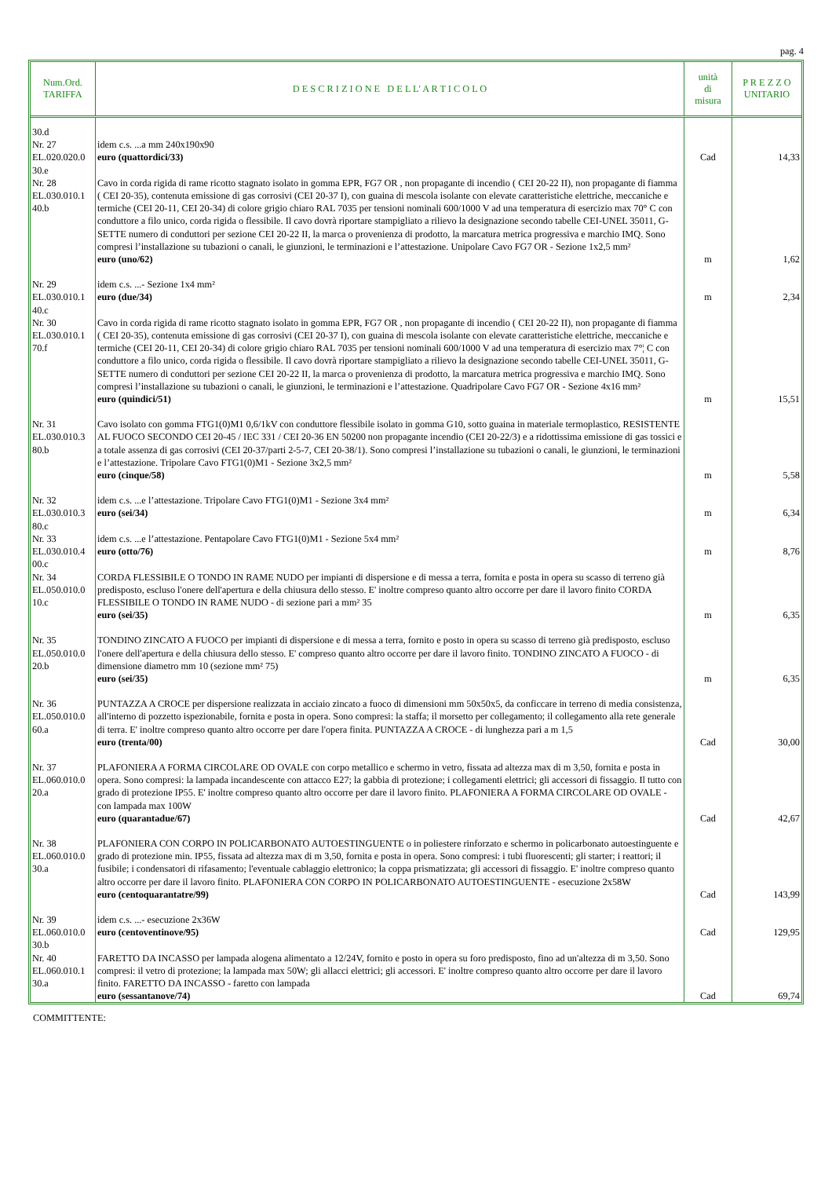pag. 4
| Num.Ord. TARIFFA | D E S C R I Z I O N E D E L L' A R T I C O L O | unità di misura | P R E Z Z O UNITARIO |
| --- | --- | --- | --- |
| 30.d Nr. 27 EL.020.020.0 30.e | idem c.s. ...a mm 240x190x90 euro (quattordici/33) | Cad | 14,33 |
| Nr. 28 EL.030.010.1 40.b | Cavo in corda rigida di rame ricotto stagnato isolato in gomma EPR, FG7 OR , non propagante di incendio ( CEI 20-22 II), non propagante di fiamma ( CEI 20-35), contenuta emissione di gas corrosivi (CEI 20-37 I), con guaina di mescola isolante con elevate caratteristiche elettriche, meccaniche e termiche (CEI 20-11, CEI 20-34) di colore grigio chiaro RAL 7035 per tensioni nominali 600/1000 V ad una temperatura di esercizio max 70° C con conduttore a filo unico, corda rigida o flessibile. Il cavo dovrà riportare stampigliato a rilievo la designazione secondo tabelle CEI-UNEL 35011, G-SETTE numero di conduttori per sezione CEI 20-22 II, la marca o provenienza di prodotto, la marcatura metrica progressiva e marchio IMQ. Sono compresi l’installazione su tubazioni o canali, le giunzioni, le terminazioni e l’attestazione. Unipolare Cavo FG7 OR - Sezione 1x2,5 mm² euro (uno/62) | m | 1,62 |
| Nr. 29 EL.030.010.1 40.c | idem c.s. ...- Sezione 1x4 mm² euro (due/34) | m | 2,34 |
| Nr. 30 EL.030.010.1 70.f | Cavo in corda rigida di rame ricotto stagnato isolato in gomma EPR, FG7 OR , non propagante di incendio ( CEI 20-22 II), non propagante di fiamma ( CEI 20-35), contenuta emissione di gas corrosivi (CEI 20-37 I), con guaina di mescola isolante con elevate caratteristiche elettriche, meccaniche e termiche (CEI 20-11, CEI 20-34) di colore grigio chiaro RAL 7035 per tensioni nominali 600/1000 V ad una temperatura di esercizio max 7°¦ C con conduttore a filo unico, corda rigida o flessibile. Il cavo dovrà riportare stampigliato a rilievo la designazione secondo tabelle CEI-UNEL 35011, G-SETTE numero di conduttori per sezione CEI 20-22 II, la marca o provenienza di prodotto, la marcatura metrica progressiva e marchio IMQ. Sono compresi l’installazione su tubazioni o canali, le giunzioni, le terminazioni e l’attestazione. Quadripolare Cavo FG7 OR - Sezione 4x16 mm² euro (quindici/51) | m | 15,51 |
| Nr. 31 EL.030.010.3 80.b | Cavo isolato con gomma FTG1(0)M1 0,6/1kV con conduttore flessibile isolato in gomma G10, sotto guaina in materiale termoplastico, RESISTENTE AL FUOCO SECONDO CEI 20-45 / IEC 331 / CEI 20-36 EN 50200 non propagante incendio (CEI 20-22/3) e a ridottissima emissione di gas tossici e a totale assenza di gas corrosivi (CEI 20-37/parti 2-5-7, CEI 20-38/1). Sono compresi l’installazione su tubazioni o canali, le giunzioni, le terminazioni e l’attestazione. Tripolare Cavo FTG1(0)M1 - Sezione 3x2,5 mm² euro (cinque/58) | m | 5,58 |
| Nr. 32 EL.030.010.3 80.c | idem c.s. ...e l’attestazione. Tripolare Cavo FTG1(0)M1 - Sezione 3x4 mm² euro (sei/34) | m | 6,34 |
| Nr. 33 EL.030.010.4 00.c | idem c.s. ...e l’attestazione. Pentapolare Cavo FTG1(0)M1 - Sezione 5x4 mm² euro (otto/76) | m | 8,76 |
| Nr. 34 EL.050.010.0 10.c | CORDA FLESSIBILE O TONDO IN RAME NUDO per impianti di dispersione e di messa a terra, fornita e posta in opera su scasso di terreno già predisposto, escluso l'onere dell'apertura e della chiusura dello stesso. E' inoltre compreso quanto altro occorre per dare il lavoro finito CORDA FLESSIBILE O TONDO IN RAME NUDO - di sezione pari a mm² 35 euro (sei/35) | m | 6,35 |
| Nr. 35 EL.050.010.0 20.b | TONDINO ZINCATO A FUOCO per impianti di dispersione e di messa a terra, fornito e posto in opera su scasso di terreno già predisposto, escluso l'onere dell'apertura e della chiusura dello stesso. E' compreso quanto altro occorre per dare il lavoro finito. TONDINO ZINCATO A FUOCO - di dimensione diametro mm 10 (sezione mm² 75) euro (sei/35) | m | 6,35 |
| Nr. 36 EL.050.010.0 60.a | PUNTAZZA A CROCE per dispersione realizzata in acciaio zincato a fuoco di dimensioni mm 50x50x5, da conficcare in terreno di media consistenza, all'interno di pozzetto ispezionabile, fornita e posta in opera. Sono compresi: la staffa; il morsetto per collegamento; il collegamento alla rete generale di terra. E' inoltre compreso quanto altro occorre per dare l'opera finita. PUNTAZZA A CROCE - di lunghezza pari a m 1,5 euro (trenta/00) | Cad | 30,00 |
| Nr. 37 EL.060.010.0 20.a | PLAFONIERA A FORMA CIRCOLARE OD OVALE con corpo metallico e schermo in vetro, fissata ad altezza max di m 3,50, fornita e posta in opera. Sono compresi: la lampada incandescente con attacco E27; la gabbia di protezione; i collegamenti elettrici; gli accessori di fissaggio. Il tutto con grado di protezione IP55. E' inoltre compreso quanto altro occorre per dare il lavoro finito. PLAFONIERA A FORMA CIRCOLARE OD OVALE - con lampada max 100W euro (quarantadue/67) | Cad | 42,67 |
| Nr. 38 EL.060.010.0 30.a | PLAFONIERA CON CORPO IN POLICARBONATO AUTOESTINGUENTE o in poliestere rinforzato e schermo in policarbonato autoestinguente e grado di protezione min. IP55, fissata ad altezza max di m 3,50, fornita e posta in opera. Sono compresi: i tubi fluorescenti; gli starter; i reattori; il fusibile; i condensatori di rifasamento; l'eventuale cablaggio elettronico; la coppa prismatizzata; gli accessori di fissaggio. E' inoltre compreso quanto altro occorre per dare il lavoro finito. PLAFONIERA CON CORPO IN POLICARBONATO AUTOESTINGUENTE - esecuzione 2x58W euro (centoquarantatre/99) | Cad | 143,99 |
| Nr. 39 EL.060.010.0 30.b | idem c.s. ...- esecuzione 2x36W euro (centoventinove/95) | Cad | 129,95 |
| Nr. 40 EL.060.010.1 30.a | FARETTO DA INCASSO per lampada alogena alimentato a 12/24V, fornito e posto in opera su foro predisposto, fino ad un'altezza di m 3,50. Sono compresi: il vetro di protezione; la lampada max 50W; gli allacci elettrici; gli accessori. E' inoltre compreso quanto altro occorre per dare il lavoro finito. FARETTO DA INCASSO - faretto con lampada euro (sessantanove/74) | Cad | 69,74 |
COMMITTENTE: